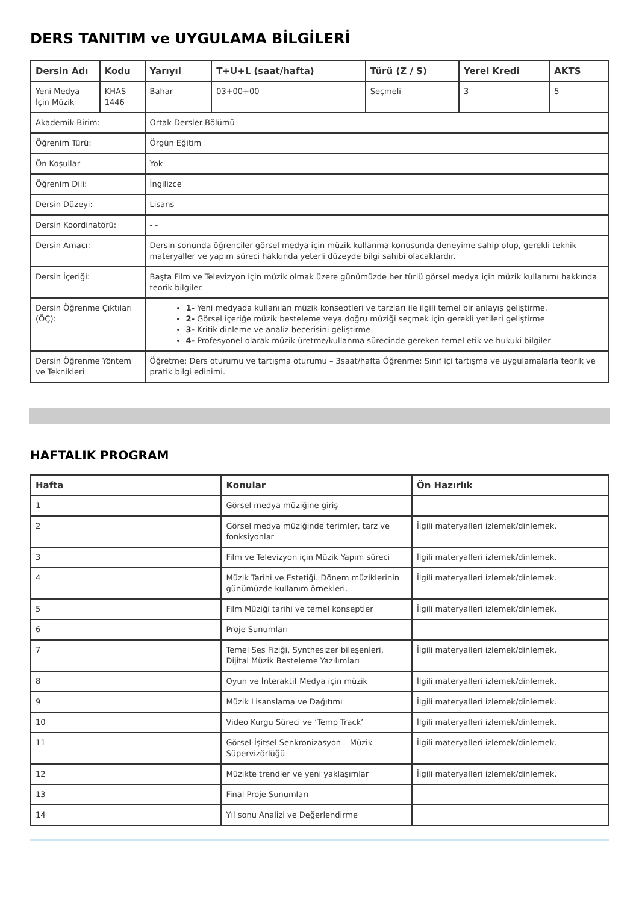DERS TANITIM ve UYGULAMA BİLGİLERİ
| Dersin Adı | Kodu | Yarıyıl | T+U+L (saat/hafta) | Türü (Z / S) | Yerel Kredi | AKTS |
| --- | --- | --- | --- | --- | --- | --- |
| Yeni Medya İçin Müzik | KHAS 1446 | Bahar | 03+00+00 | Seçmeli | 3 | 5 |
| Akademik Birim: | | Ortak Dersler Bölümü | | | | |
| Öğrenim Türü: | | Örgün Eğitim | | | | |
| Ön Koşullar | | Yok | | | | |
| Öğrenim Dili: | | İngilizce | | | | |
| Dersin Düzeyi: | | Lisans | | | | |
| Dersin Koordinatörü: | | - - | | | | |
| Dersin Amacı: | | Dersin sonunda öğrenciler görsel medya için müzik kullanma konusunda deneyime sahip olup, gerekli teknik materyaller ve yapım süreci hakkında yeterli düzeyde bilgi sahibi olacaklardır. | | | | |
| Dersin İçeriği: | | Başta Film ve Televizyon için müzik olmak üzere günümüzde her türlü görsel medya için müzik kullanımı hakkında teorik bilgiler. | | | | |
| Dersin Öğrenme Çıktıları (ÖÇ): | | 1- Yeni medyada kullanılan müzik konseptleri ve tarzları ile ilgili temel bir anlayış geliştirme. 2- Görsel içeriğe müzik besteleme veya doğru müziği seçmek için gerekli yetileri geliştirme 3- Kritik dinleme ve analiz becerisini geliştirme 4- Profesyonel olarak müzik üretme/kullanma sürecinde gereken temel etik ve hukuki bilgiler | | | | |
| Dersin Öğrenme Yöntem ve Teknikleri | | Öğretme: Ders oturumu ve tartışma oturumu – 3saat/hafta Öğrenme: Sınıf içi tartışma ve uygulamalarla teorik ve pratik bilgi edinimi. | | | | |
HAFTALIK PROGRAM
| Hafta | Konular | Ön Hazırlık |
| --- | --- | --- |
| 1 | Görsel medya müziğine giriş | |
| 2 | Görsel medya müziğinde terimler, tarz ve fonksiyonlar | İlgili materyalleri izlemek/dinlemek. |
| 3 | Film ve Televizyon için Müzik Yapım süreci | İlgili materyalleri izlemek/dinlemek. |
| 4 | Müzik Tarihi ve Estetiği. Dönem müziklerinin günümüzde kullanım örnekleri. | İlgili materyalleri izlemek/dinlemek. |
| 5 | Film Müziği tarihi ve temel konseptler | İlgili materyalleri izlemek/dinlemek. |
| 6 | Proje Sunumları | |
| 7 | Temel Ses Fiziği, Synthesizer bileşenleri, Dijital Müzik Besteleme Yazılımları | İlgili materyalleri izlemek/dinlemek. |
| 8 | Oyun ve İnteraktif Medya için müzik | İlgili materyalleri izlemek/dinlemek. |
| 9 | Müzik Lisanslama ve Dağıtımı | İlgili materyalleri izlemek/dinlemek. |
| 10 | Video Kurgu Süreci ve ‘Temp Track’ | İlgili materyalleri izlemek/dinlemek. |
| 11 | Görsel-İşitsel Senkronizasyon – Müzik Süpervizörlüğü | İlgili materyalleri izlemek/dinlemek. |
| 12 | Müzikte trendler ve yeni yaklaşımlar | İlgili materyalleri izlemek/dinlemek. |
| 13 | Final Proje Sunumları | |
| 14 | Yıl sonu Analizi ve Değerlendirme | |